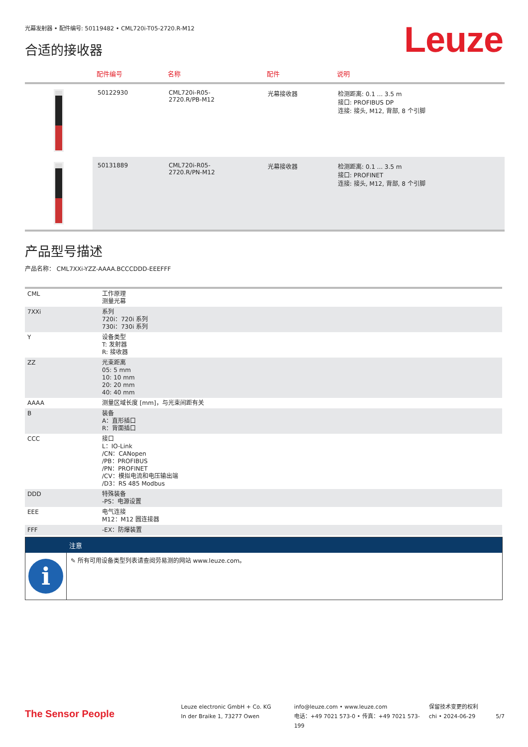光幕发射器 • 配件编号: 50119482 • CML720i-T05-2720.R-M12
Leuze 合适的接收器
| | 配件编号 | 名称 | 配件 | 说明 |
| --- | --- | --- | --- | --- |
| | 50122930 | CML720i-R05- 2720.R/PB-M12 | 光幕接收器 | 检测距离: 0.1 ... 3.5 m 接口: PROFIBUS DP 连接: 接头, M12, 背部, 8 个引脚 |
| | 50131889 | CML720i-R05- 2720.R/PN-M12 | 光幕接收器 | 检测距离: 0.1 ... 3.5 m 接口: PROFINET 连接: 接头, M12, 背部, 8 个引脚 |
产品型号描述
产品名称： CML7XXi-YZZ-AAAA.BCCCDDD-EEEFFF
| CML | 工作原理 测量光幕 |
| 7XXi | 系列 720i：720i 系列 730i：730i 系列 |
| Y | 设备类型 T: 发射器 R: 接收器 |
| ZZ | 光束距离 05: 5 mm 10: 10 mm 20: 20 mm 40: 40 mm |
| AAAA | 测量区域长度 [mm]，与光束间距有关 |
| B | 装备 A：直形插口 R：背面插口 |
| CCC | 接口 L：IO-Link /CN：CANopen /PB：PROFIBUS /PN：PROFINET /CV：模拟电流和电压输出端 /D3：RS 485 Modbus |
| DDD | 特殊装备 -PS：电源设置 |
| EEE | 电气连接 M12：M12 圆连接器 |
| FFF | -EX：防爆装置 |
注意
i
✎ 所有可用设备类型列表请查阅劳易测的网站 www.leuze.com。
The Sensor People
Leuze electronic GmbH + Co. KG
In der Braike 1, 73277 Owen
info@leuze.com • www.leuze.com
电话：+49 7021 573-0 • 传真：+49 7021 573-199
保留技术变更的权利
chi • 2024-06-29
5/7